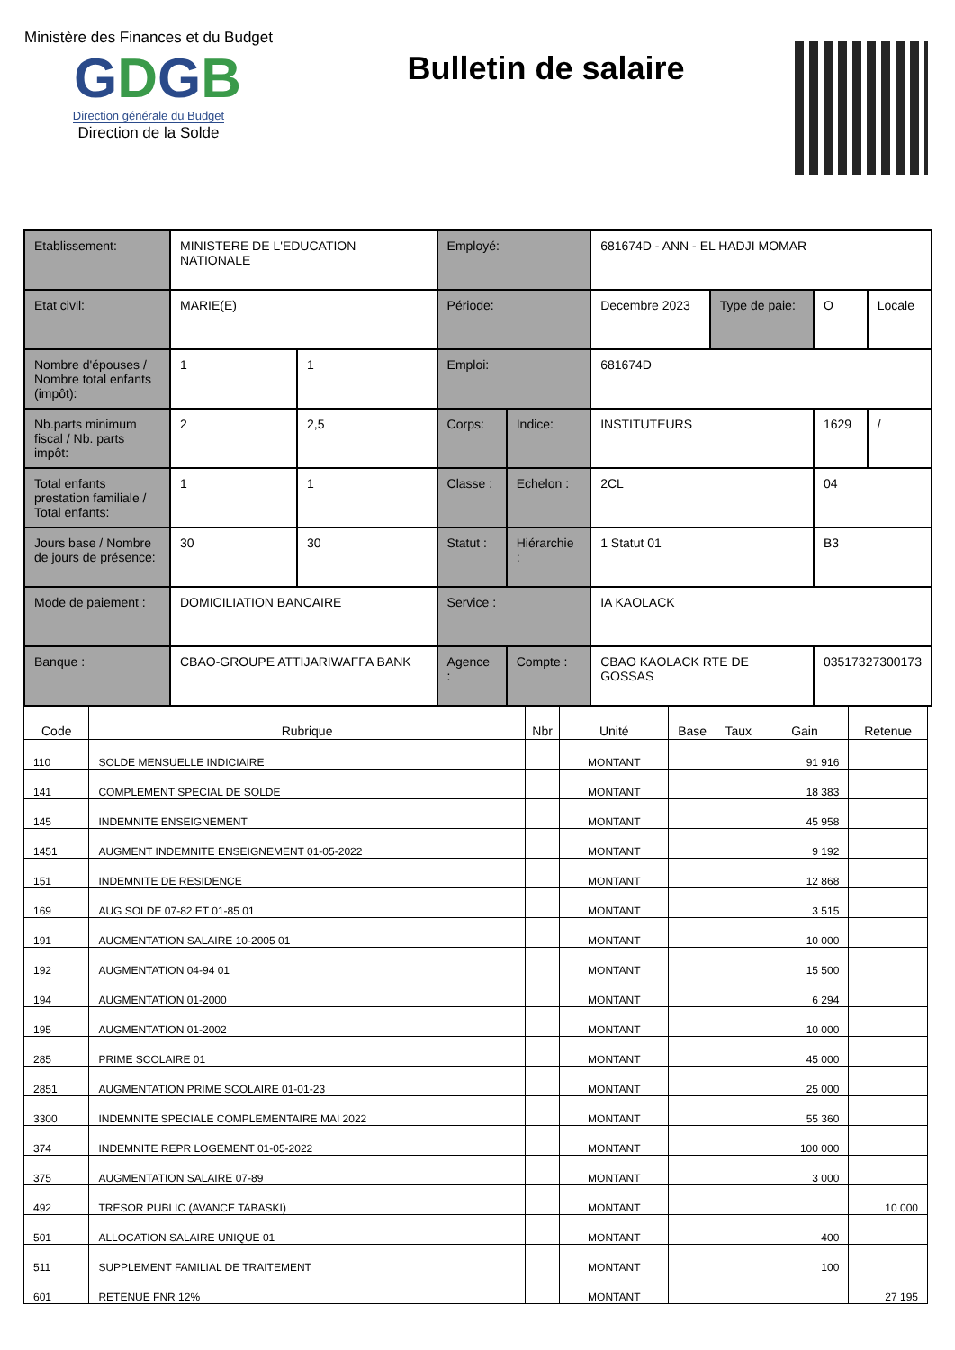Ministère des Finances et du Budget
GDGB
Direction générale du Budget
Direction de la Solde
Bulletin de salaire
| Etablissement: | MINISTERE DE L'EDUCATION NATIONALE | | Employé: | | 681674D - ANN - EL HADJI MOMAR | | | |
| Etat civil: | MARIE(E) | | Période: | | Decembre 2023 | Type de paie: | O | Locale |
| Nombre d'épouses / Nombre total enfants (impôt): | 1 | 1 | Emploi: | | 681674D | | | |
| Nb.parts minimum fiscal / Nb. parts impôt: | 2 | 2,5 | Corps: | Indice: | INSTITUTEURS | | 1629 | / |
| Total enfants prestation familiale / Total enfants: | 1 | 1 | Classe : | Echelon : | 2CL | | 04 | |
| Jours base / Nombre de jours de présence: | 30 | 30 | Statut : | Hiérarchie : | 1 Statut 01 | | B3 | |
| Mode de paiement : | DOMICILIATION BANCAIRE | | Service : | | IA KAOLACK | | | |
| Banque : | CBAO-GROUPE ATTIJARIWAFFA BANK | | Agence : | Compte : | CBAO KAOLACK RTE DE GOSSAS | | 03517327300173 | |
| Code | Rubrique | Nbr | Unité | Base | Taux | Gain | Retenue |
| --- | --- | --- | --- | --- | --- | --- | --- |
| 110 | SOLDE MENSUELLE INDICIAIRE | | MONTANT | | | 91 916 | |
| 141 | COMPLEMENT SPECIAL DE SOLDE | | MONTANT | | | 18 383 | |
| 145 | INDEMNITE ENSEIGNEMENT | | MONTANT | | | 45 958 | |
| 1451 | AUGMENT INDEMNITE ENSEIGNEMENT 01-05-2022 | | MONTANT | | | 9 192 | |
| 151 | INDEMNITE DE RESIDENCE | | MONTANT | | | 12 868 | |
| 169 | AUG SOLDE 07-82 ET 01-85 01 | | MONTANT | | | 3 515 | |
| 191 | AUGMENTATION SALAIRE 10-2005 01 | | MONTANT | | | 10 000 | |
| 192 | AUGMENTATION 04-94 01 | | MONTANT | | | 15 500 | |
| 194 | AUGMENTATION 01-2000 | | MONTANT | | | 6 294 | |
| 195 | AUGMENTATION 01-2002 | | MONTANT | | | 10 000 | |
| 285 | PRIME SCOLAIRE 01 | | MONTANT | | | 45 000 | |
| 2851 | AUGMENTATION PRIME SCOLAIRE 01-01-23 | | MONTANT | | | 25 000 | |
| 3300 | INDEMNITE SPECIALE COMPLEMENTAIRE MAI 2022 | | MONTANT | | | 55 360 | |
| 374 | INDEMNITE REPR LOGEMENT 01-05-2022 | | MONTANT | | | 100 000 | |
| 375 | AUGMENTATION SALAIRE 07-89 | | MONTANT | | | 3 000 | |
| 492 | TRESOR PUBLIC (AVANCE TABASKI) | | MONTANT | | | | 10 000 |
| 501 | ALLOCATION SALAIRE UNIQUE 01 | | MONTANT | | | 400 | |
| 511 | SUPPLEMENT FAMILIAL DE TRAITEMENT | | MONTANT | | | 100 | |
| 601 | RETENUE FNR 12% | | MONTANT | | | | 27 195 |